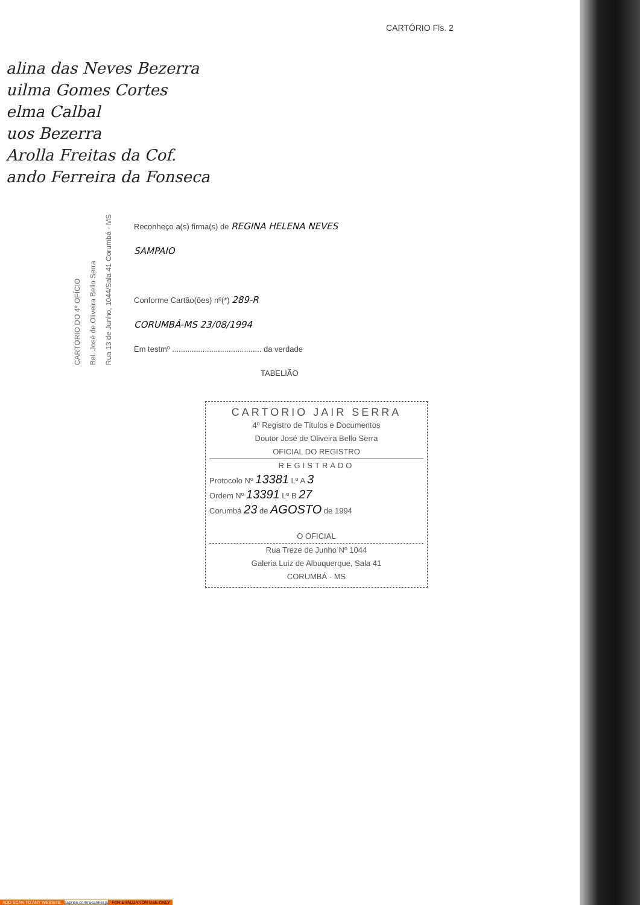CARTÓRIO Fls. 2
alina das Neves Bezerra
uilma Gomes Cortes
elma Calbal
uos Bezerra
Arolla Freitas da Cof.
ando Ferreira da Fonseca
CARTÓRIO DO 4º OFÍCIO
Bel. José de Oliveira Bello Serra
Rua 13 de Junho, 1044/Sala 41 Corumbá - MS
Reconheço a(s) firma(s) de REGINA HELENA NEVES
SAMPAIO
Conforme Cartão(ões) nº(*) 289-R
CORUMBÁ-MS 23/08/1994
Em testmº ......................................... da verdade
TABELIÃO
CARTORIO JAIR SERRA
4º Registro de Títulos e Documentos
Doutor José de Oliveira Bello Serra
OFICIAL DO REGISTRO
REGISTRADO
Protocolo Nº 13381 Lº A 3
Ordem Nº 13391 Lº B 27
Corumbá 23 de AGOSTO de 1994
O OFICIAL
Rua Treze de Junho Nº 1044
Galeria Luiz de Albuquerque, Sala 41
CORUMBÁ - MS
ADD SCAN TO ANY WEBSITE asprise.com/Scanner.js FOR EVALUATION USE ONLY